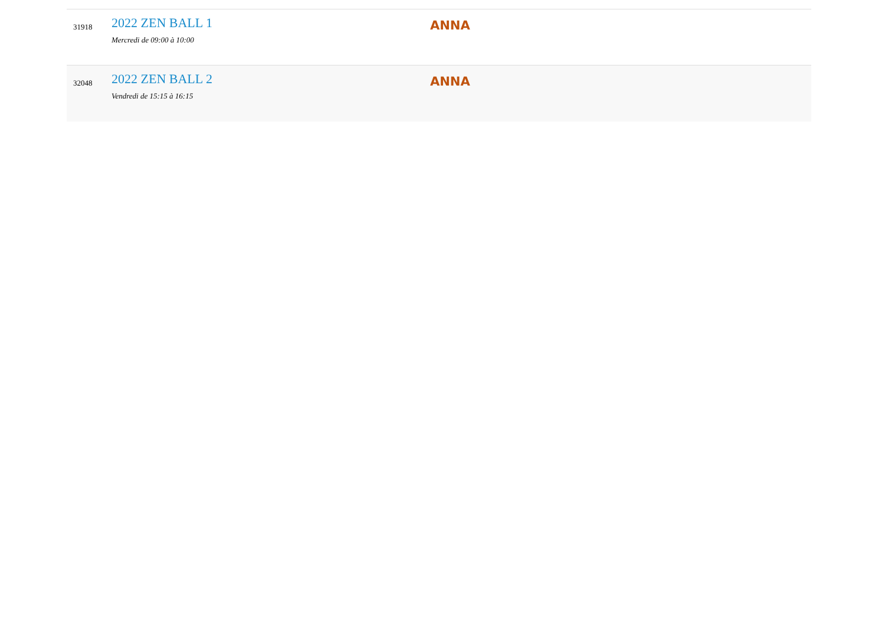| 31918 | 2022 ZEN BALL 1 Mercredi de 09:00 à 10:00 | ANNA |
| 32048 | 2022 ZEN BALL 2 Vendredi de 15:15 à 16:15 | ANNA |